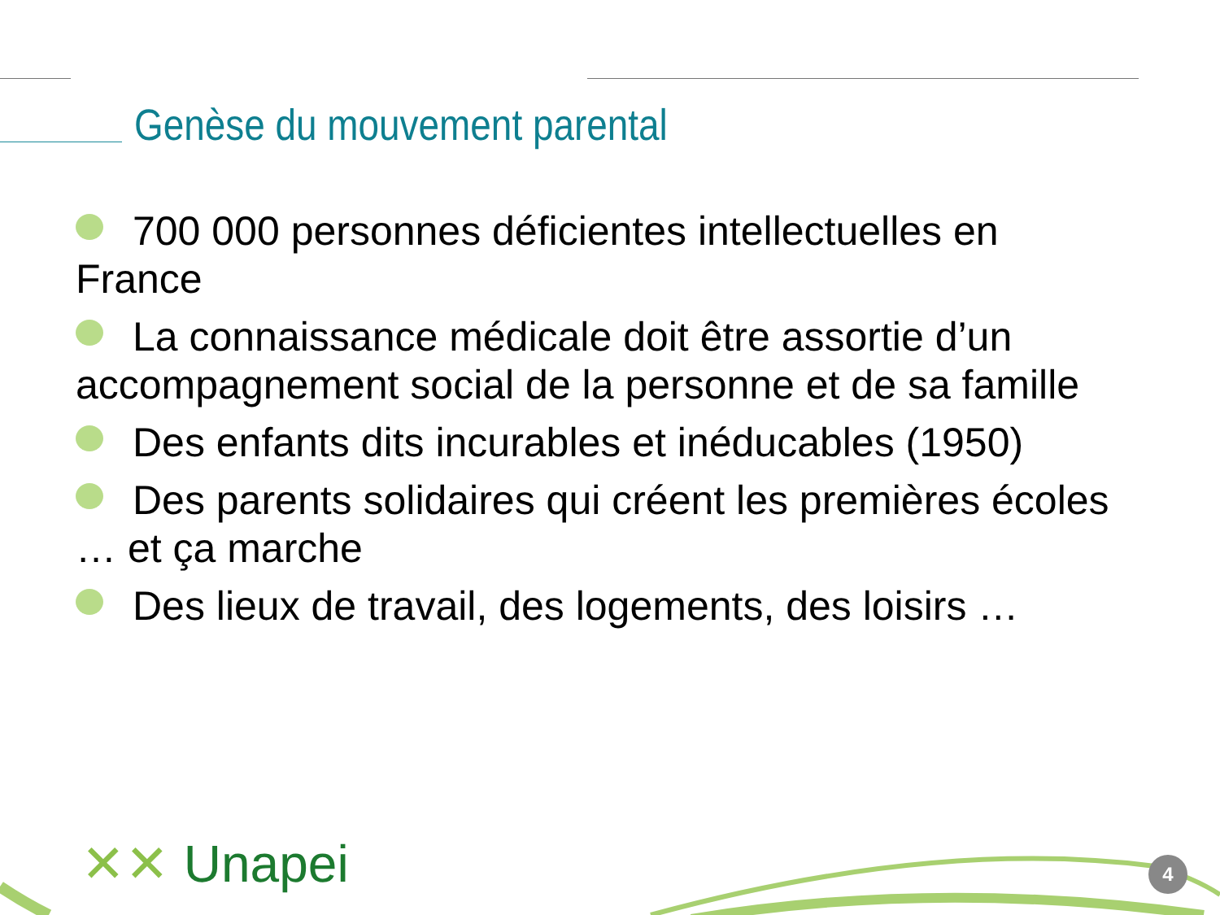Genèse du mouvement parental
700 000 personnes déficientes intellectuelles en France
La connaissance médicale doit être assortie d’un accompagnement social de la personne et de sa famille
Des enfants dits incurables et inéducables (1950)
Des parents solidaires qui créent les premières écoles … et ça marche
Des lieux de travail, des logements, des loisirs …
✕✕ Unapei 4